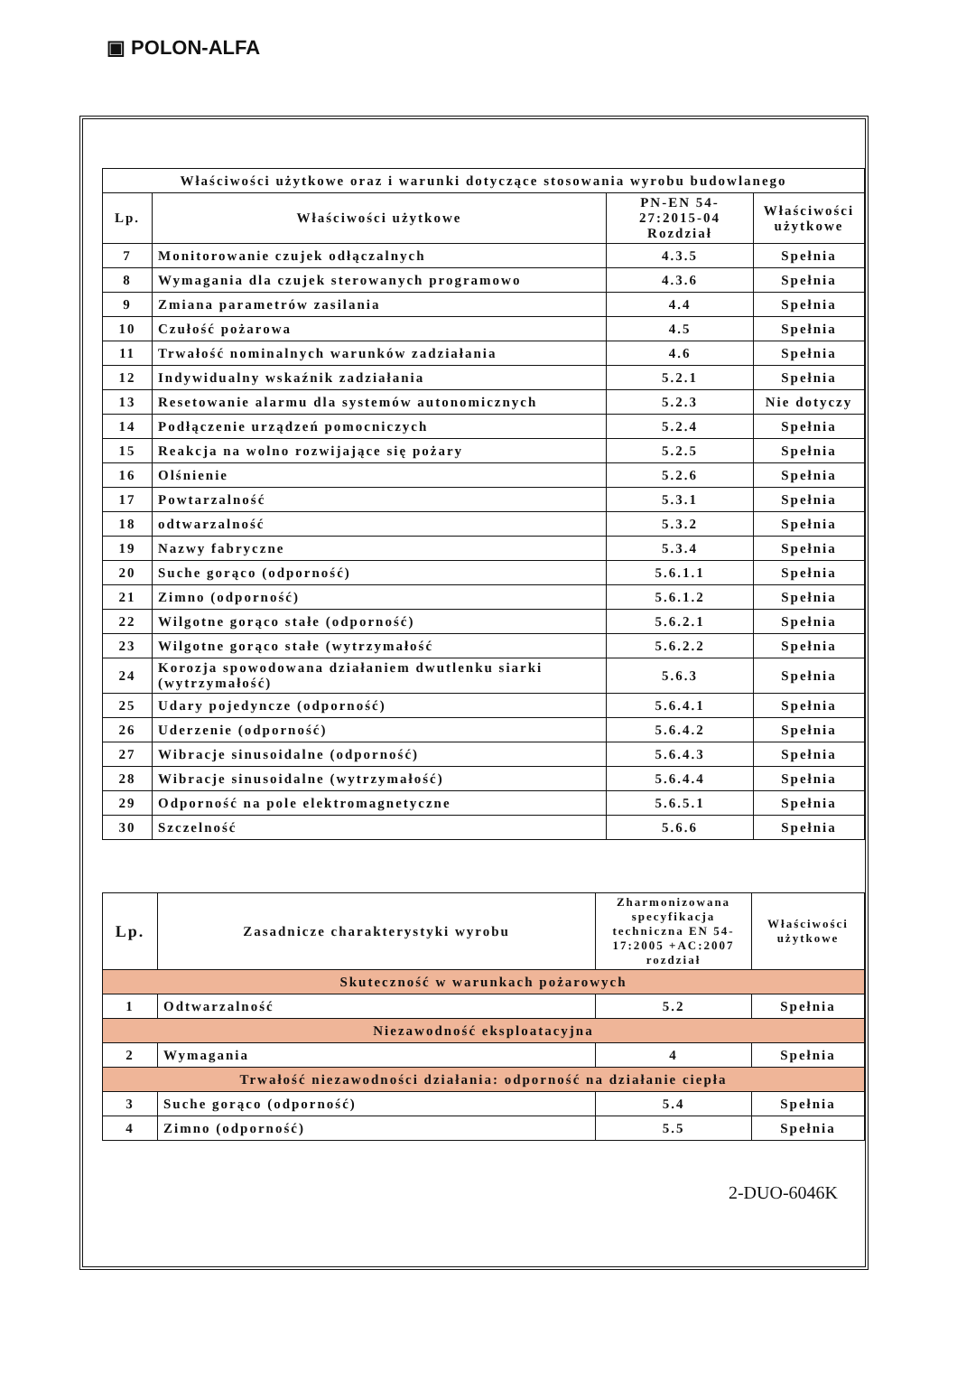▣ POLON-ALFA
| Właściwości użytkowe oraz i warunki dotyczące stosowania wyrobu budowlanego | | | |
| --- | --- | --- | --- |
| Lp. | Właściwości użytkowe | PN-EN 54-27:2015-04 Rozdział | Właściwości użytkowe |
| 7 | Monitorowanie czujek odłączalnych | 4.3.5 | Spełnia |
| 8 | Wymagania dla czujek sterowanych programowo | 4.3.6 | Spełnia |
| 9 | Zmiana parametrów zasilania | 4.4 | Spełnia |
| 10 | Czułość pożarowa | 4.5 | Spełnia |
| 11 | Trwałość nominalnych warunków zadziałania | 4.6 | Spełnia |
| 12 | Indywidualny wskaźnik zadziałania | 5.2.1 | Spełnia |
| 13 | Resetowanie alarmu dla systemów autonomicznych | 5.2.3 | Nie dotyczy |
| 14 | Podłączenie urządzeń pomocniczych | 5.2.4 | Spełnia |
| 15 | Reakcja na wolno rozwijające się pożary | 5.2.5 | Spełnia |
| 16 | Olśnienie | 5.2.6 | Spełnia |
| 17 | Powtarzalność | 5.3.1 | Spełnia |
| 18 | odtwarzalność | 5.3.2 | Spełnia |
| 19 | Nazwy fabryczne | 5.3.4 | Spełnia |
| 20 | Suche gorąco (odporność) | 5.6.1.1 | Spełnia |
| 21 | Zimno (odporność) | 5.6.1.2 | Spełnia |
| 22 | Wilgotne gorąco stałe (odporność) | 5.6.2.1 | Spełnia |
| 23 | Wilgotne gorąco stałe (wytrzymałość | 5.6.2.2 | Spełnia |
| 24 | Korozja spowodowana działaniem dwutlenku siarki (wytrzymałość) | 5.6.3 | Spełnia |
| 25 | Udary pojedyncze (odporność) | 5.6.4.1 | Spełnia |
| 26 | Uderzenie (odporność) | 5.6.4.2 | Spełnia |
| 27 | Wibracje sinusoidalne (odporność) | 5.6.4.3 | Spełnia |
| 28 | Wibracje sinusoidalne (wytrzymałość) | 5.6.4.4 | Spełnia |
| 29 | Odporność na pole elektromagnetyczne | 5.6.5.1 | Spełnia |
| 30 | Szczelność | 5.6.6 | Spełnia |
| Lp. | Zasadnicze charakterystyki wyrobu | Zharmonizowana specyfikacja techniczna EN 54-17:2005 +AC:2007 rozdział | Właściwości użytkowe |
| --- | --- | --- | --- |
| Skuteczność w warunkach pożarowych | | | |
| 1 | Odtwarzalność | 5.2 | Spełnia |
| Niezawodność eksploatacyjna | | | |
| 2 | Wymagania | 4 | Spełnia |
| Trwałość niezawodności działania: odporność na działanie ciepła | | | |
| 3 | Suche gorąco (odporność) | 5.4 | Spełnia |
| 4 | Zimno (odporność) | 5.5 | Spełnia |
2-DUO-6046K